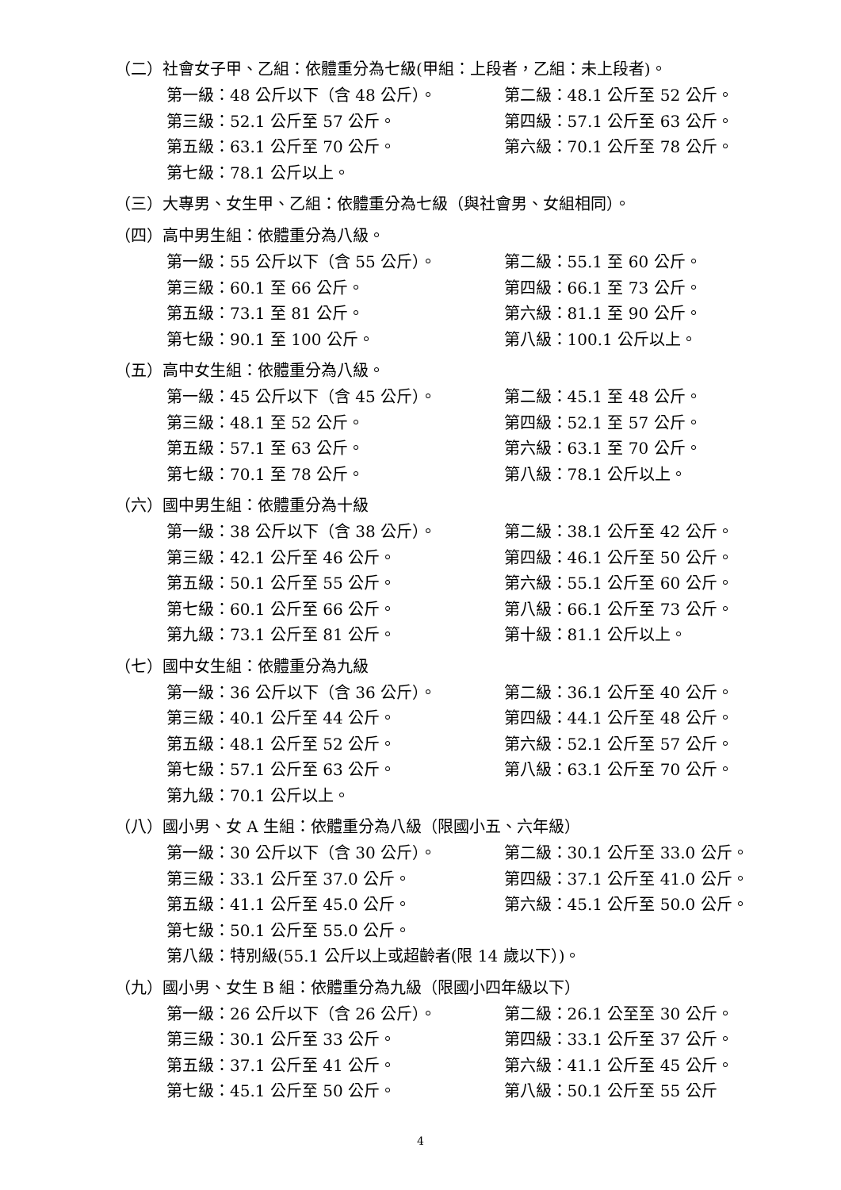（二）社會女子甲、乙組：依體重分為七級(甲組：上段者，乙組：未上段者)。
第一級：48 公斤以下（含 48 公斤）。 第二級：48.1 公斤至 52 公斤。
第三級：52.1 公斤至 57 公斤。 第四級：57.1 公斤至 63 公斤。
第五級：63.1 公斤至 70 公斤。 第六級：70.1 公斤至 78 公斤。
第七級：78.1 公斤以上。
（三）大專男、女生甲、乙組：依體重分為七級（與社會男、女組相同）。
（四）高中男生組：依體重分為八級。
第一級：55 公斤以下（含 55 公斤）。 第二級：55.1 至 60 公斤。
第三級：60.1 至 66 公斤。 第四級：66.1 至 73 公斤。
第五級：73.1 至 81 公斤。 第六級：81.1 至 90 公斤。
第七級：90.1 至 100 公斤。 第八級：100.1 公斤以上。
（五）高中女生組：依體重分為八級。
第一級：45 公斤以下（含 45 公斤）。 第二級：45.1 至 48 公斤。
第三級：48.1 至 52 公斤。 第四級：52.1 至 57 公斤。
第五級：57.1 至 63 公斤。 第六級：63.1 至 70 公斤。
第七級：70.1 至 78 公斤。 第八級：78.1 公斤以上。
（六）國中男生組：依體重分為十級
第一級：38 公斤以下（含 38 公斤）。 第二級：38.1 公斤至 42 公斤。
第三級：42.1 公斤至 46 公斤。 第四級：46.1 公斤至 50 公斤。
第五級：50.1 公斤至 55 公斤。 第六級：55.1 公斤至 60 公斤。
第七級：60.1 公斤至 66 公斤。 第八級：66.1 公斤至 73 公斤。
第九級：73.1 公斤至 81 公斤。 第十級：81.1 公斤以上。
（七）國中女生組：依體重分為九級
第一級：36 公斤以下（含 36 公斤）。 第二級：36.1 公斤至 40 公斤。
第三級：40.1 公斤至 44 公斤。 第四級：44.1 公斤至 48 公斤。
第五級：48.1 公斤至 52 公斤。 第六級：52.1 公斤至 57 公斤。
第七級：57.1 公斤至 63 公斤。 第八級：63.1 公斤至 70 公斤。
第九級：70.1 公斤以上。
（八）國小男、女 A 生組：依體重分為八級（限國小五、六年級）
第一級：30 公斤以下（含 30 公斤）。 第二級：30.1 公斤至 33.0 公斤。
第三級：33.1 公斤至 37.0 公斤。 第四級：37.1 公斤至 41.0 公斤。
第五級：41.1 公斤至 45.0 公斤。 第六級：45.1 公斤至 50.0 公斤。
第七級：50.1 公斤至 55.0 公斤。
第八級：特別級(55.1 公斤以上或超齡者(限 14 歲以下）)。
（九）國小男、女生 B 組：依體重分為九級（限國小四年級以下）
第一級：26 公斤以下（含 26 公斤）。 第二級：26.1 公至至 30 公斤。
第三級：30.1 公斤至 33 公斤。 第四級：33.1 公斤至 37 公斤。
第五級：37.1 公斤至 41 公斤。 第六級：41.1 公斤至 45 公斤。
第七級：45.1 公斤至 50 公斤。 第八級：50.1 公斤至 55 公斤
4